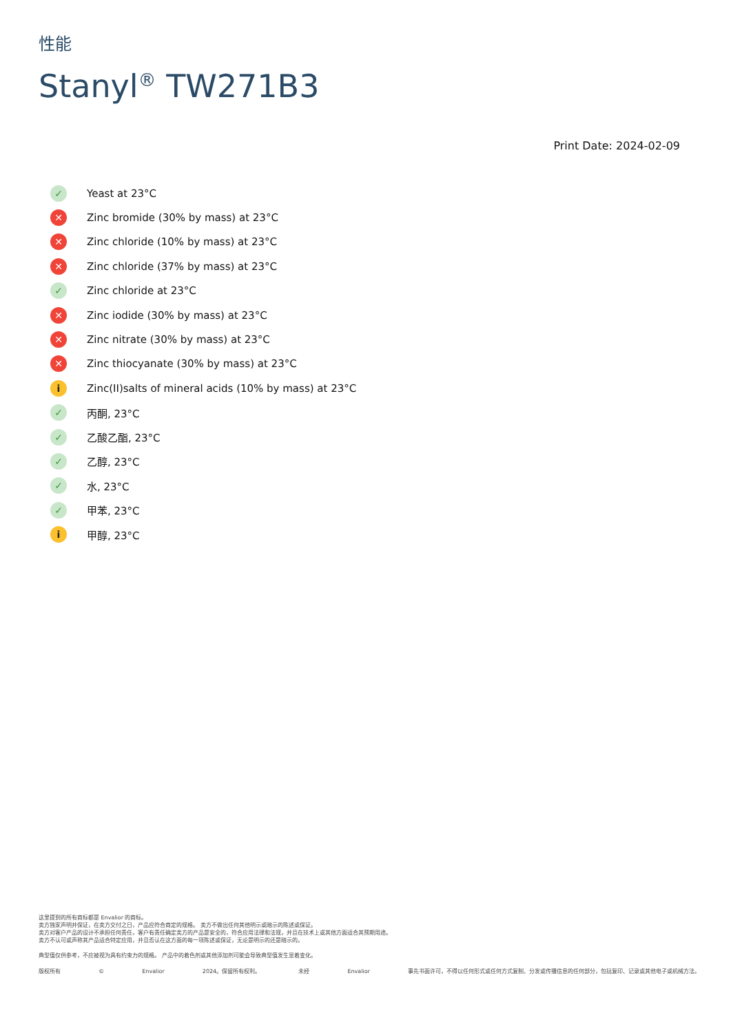性能
Stanyl<sup>®</sup> TW271B3
Print Date: 2024-02-09
✓ Yeast at 23°C
✕ Zinc bromide (30% by mass) at 23°C
✕ Zinc chloride (10% by mass) at 23°C
✕ Zinc chloride (37% by mass) at 23°C
✓ Zinc chloride at 23°C
✕ Zinc iodide (30% by mass) at 23°C
✕ Zinc nitrate (30% by mass) at 23°C
✕ Zinc thiocyanate (30% by mass) at 23°C
i Zinc(II)salts of mineral acids (10% by mass) at 23°C
✓ 丙酮, 23°C
✓ 乙酸乙酯, 23°C
✓ 乙醇, 23°C
✓ 水, 23°C
✓ 甲苯, 23°C
i甲醇, 23°C
这里提到的所有商标都是 Envalior 的商标。
卖方独家声明并保证，在卖方交付之日，产品应符合商定的规格。 卖方不做出任何其他明示或暗示的陈述或保证。
卖方对客户产品的设计不承担任何责任，客户有责任确定卖方的产品是安全的，符合应用法律和法规，并且在技术上或其他方面适合其预期用途。
卖方不认可或声称其产品适合特定应用，并且否认在这方面的每一项陈述或保证，无论是明示的还是暗示的。
典型值仅供参考，不应被视为具有约束力的规格。 产品中的着色剂或其他添加剂可能会导致典型值发生显着变化。
版权所有 © Envalior 2024。保留所有权利。 未经 Envalior 事先书面许可，不得以任何形式或任何方式复制、分发或传播信息的任何部分，包括复印、记录或其他电子或机械方法。